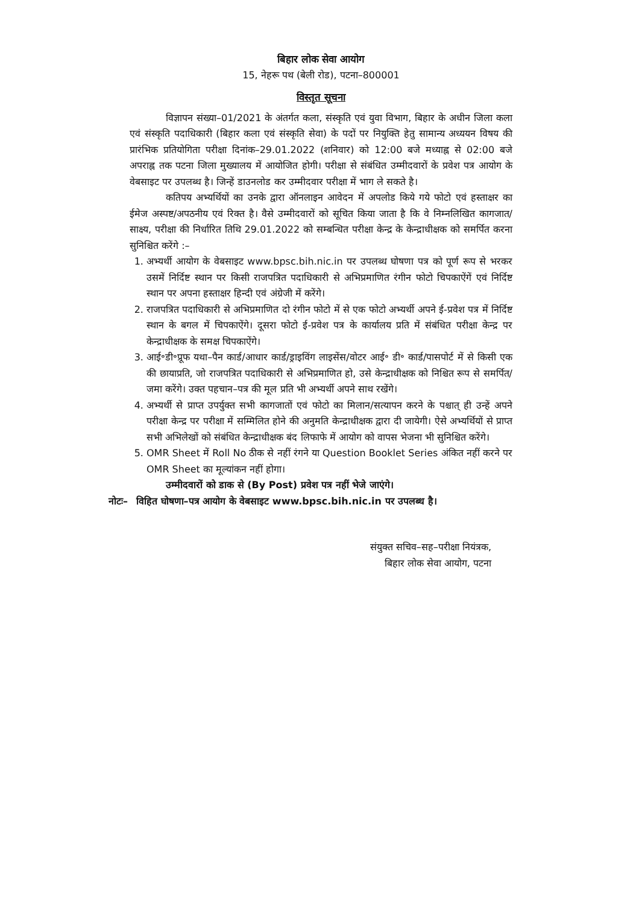बिहार लोक सेवा आयोग
15, नेहरू पथ (बेली रोड), पटना–800001
विस्तृत सूचना
विज्ञापन संख्या–01/2021 के अंतर्गत कला, संस्कृति एवं युवा विभाग, बिहार के अधीन जिला कला एवं संस्कृति पदाधिकारी (बिहार कला एवं संस्कृति सेवा) के पदों पर नियुक्ति हेतु सामान्य अध्ययन विषय की प्रारंभिक प्रतियोगिता परीक्षा दिनांक–29.01.2022 (शनिवार) को 12:00 बजे मध्याह्न से 02:00 बजे अपराह्न तक पटना जिला मुख्यालय में आयोजित होगी। परीक्षा से संबंधित उम्मीदवारों के प्रवेश पत्र आयोग के वेबसाइट पर उपलब्ध है। जिन्हें डाउनलोड कर उम्मीदवार परीक्षा में भाग ले सकते है।
कतिपय अभ्यर्थियों का उनके द्वारा ऑनलाइन आवेदन में अपलोड किये गये फोटो एवं हस्ताक्षर का ईमेज अस्पष्ट/अपठनीय एवं रिक्त है। वैसे उम्मीदवारों को सूचित किया जाता है कि वे निम्नलिखित कागजात/साक्ष्य, परीक्षा की निर्धारित तिथि 29.01.2022 को सम्बन्धित परीक्षा केन्द्र के केन्द्राधीक्षक को समर्पित करना सुनिश्चित करेंगे :–
1. अभ्यर्थी आयोग के वेबसाइट www.bpsc.bih.nic.in पर उपलब्ध घोषणा पत्र को पूर्ण रूप से भरकर उसमें निर्दिष्ट स्थान पर किसी राजपत्रित पदाधिकारी से अभिप्रमाणित रंगीन फोटो चिपकाऐंगें एवं निर्दिष्ट स्थान पर अपना हस्ताक्षर हिन्दी एवं अंग्रेजी में करेंगे।
2. राजपत्रित पदाधिकारी से अभिप्रमाणित दो रंगीन फोटो में से एक फोटो अभ्यर्थी अपने ई-प्रवेश पत्र में निर्दिष्ट स्थान के बगल में चिपकाऐंगे। दूसरा फोटो ई-प्रवेश पत्र के कार्यालय प्रति में संबंधित परीक्षा केन्द्र पर केन्द्राधीक्षक के समक्ष चिपकाऐंगे।
3. आई॰डी॰प्रूफ यथा–पैन कार्ड/आधार कार्ड/ड्राइविंग लाइसेंस/वोटर आई॰ डी॰ कार्ड/पासपोर्ट में से किसी एक की छायाप्रति, जो राजपत्रित पदाधिकारी से अभिप्रमाणित हो, उसे केन्द्राधीक्षक को निश्चित रूप से समर्पित/जमा करेंगे। उक्त पहचान–पत्र की मूल प्रति भी अभ्यर्थी अपने साथ रखेंगे।
4. अभ्यर्थी से प्राप्त उपर्युक्त सभी कागजातों एवं फोटो का मिलान/सत्यापन करने के पश्चात् ही उन्हें अपने परीक्षा केन्द्र पर परीक्षा में सम्मिलित होने की अनुमति केन्द्राधीक्षक द्वारा दी जायेगी। ऐसे अभ्यर्थियों से प्राप्त सभी अभिलेखों को संबंधित केन्द्राधीक्षक बंद लिफाफे में आयोग को वापस भेजना भी सुनिश्चित करेंगे।
5. OMR Sheet में Roll No ठीक से नहीं रंगने या Question Booklet Series अंकित नहीं करने पर OMR Sheet का मूल्यांकन नहीं होगा।
उम्मीदवारों को डाक से (By Post) प्रवेश पत्र नहीं भेजे जाएंगे।
नोटः– विहित घोषणा–पत्र आयोग के वेबसाइट www.bpsc.bih.nic.in पर उपलब्ध है।
संयुक्त सचिव–सह–परीक्षा नियंत्रक,
बिहार लोक सेवा आयोग, पटना